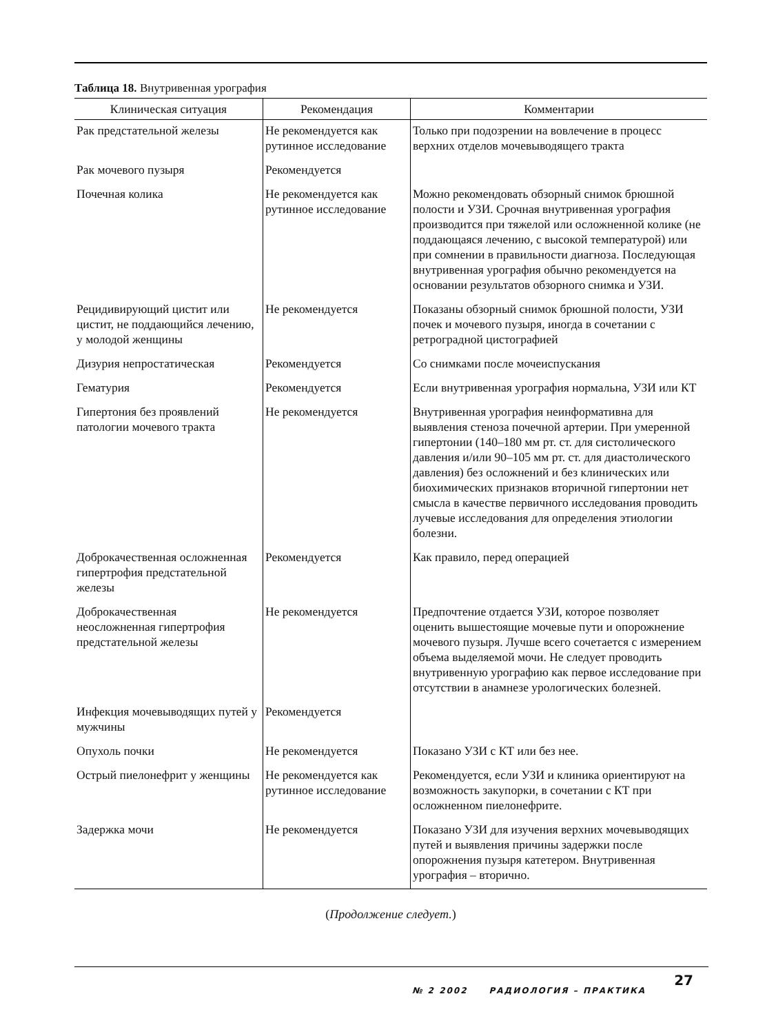Таблица 18. Внутривенная урография
| Клиническая ситуация | Рекомендация | Комментарии |
| --- | --- | --- |
| Рак предстательной железы | Не рекомендуется как рутинное исследование | Только при подозрении на вовлечение в процесс верхних отделов мочевыводящего тракта |
| Рак мочевого пузыря | Рекомендуется | |
| Почечная колика | Не рекомендуется как рутинное исследование | Можно рекомендовать обзорный снимок брюшной полости и УЗИ. Срочная внутривенная урография производится при тяжелой или осложненной колике (не поддающаяся лечению, с высокой температурой) или при сомнении в правильности диагноза. Последующая внутривенная урография обычно рекомендуется на основании результатов обзорного снимка и УЗИ. |
| Рецидивирующий цистит или цистит, не поддающийся лечению, у молодой женщины | Не рекомендуется | Показаны обзорный снимок брюшной полости, УЗИ почек и мочевого пузыря, иногда в сочетании с ретроградной цистографией |
| Дизурия непростатическая | Рекомендуется | Со снимками после мочеиспускания |
| Гематурия | Рекомендуется | Если внутривенная урография нормальна, УЗИ или КТ |
| Гипертония без проявлений патологии мочевого тракта | Не рекомендуется | Внутривенная урография неинформативна для выявления стеноза почечной артерии. При умеренной гипертонии (140–180 мм рт. ст. для систолического давления и/или 90–105 мм рт. ст. для диастолического давления) без осложнений и без клинических или биохимических признаков вторичной гипертонии нет смысла в качестве первичного исследования проводить лучевые исследования для определения этиологии болезни. |
| Доброкачественная осложненная гипертрофия предстательной железы | Рекомендуется | Как правило, перед операцией |
| Доброкачественная неосложненная гипертрофия предстательной железы | Не рекомендуется | Предпочтение отдается УЗИ, которое позволяет оценить вышестоящие мочевые пути и опорожнение мочевого пузыря. Лучше всего сочетается с измерением объема выделяемой мочи. Не следует проводить внутривенную урографию как первое исследование при отсутствии в анамнезе урологических болезней. |
| Инфекция мочевыводящих путей у мужчины | Рекомендуется | |
| Опухоль почки | Не рекомендуется | Показано УЗИ с КТ или без нее. |
| Острый пиелонефрит у женщины | Не рекомендуется как рутинное исследование | Рекомендуется, если УЗИ и клиника ориентируют на возможность закупорки, в сочетании с КТ при осложненном пиелонефрите. |
| Задержка мочи | Не рекомендуется | Показано УЗИ для изучения верхних мочевыводящих путей и выявления причины задержки после опорожнения пузыря катетером. Внутривенная урография – вторично. |
(Продолжение следует.)
№ 2 2002 РАДИОЛОГИЯ – ПРАКТИКА
27